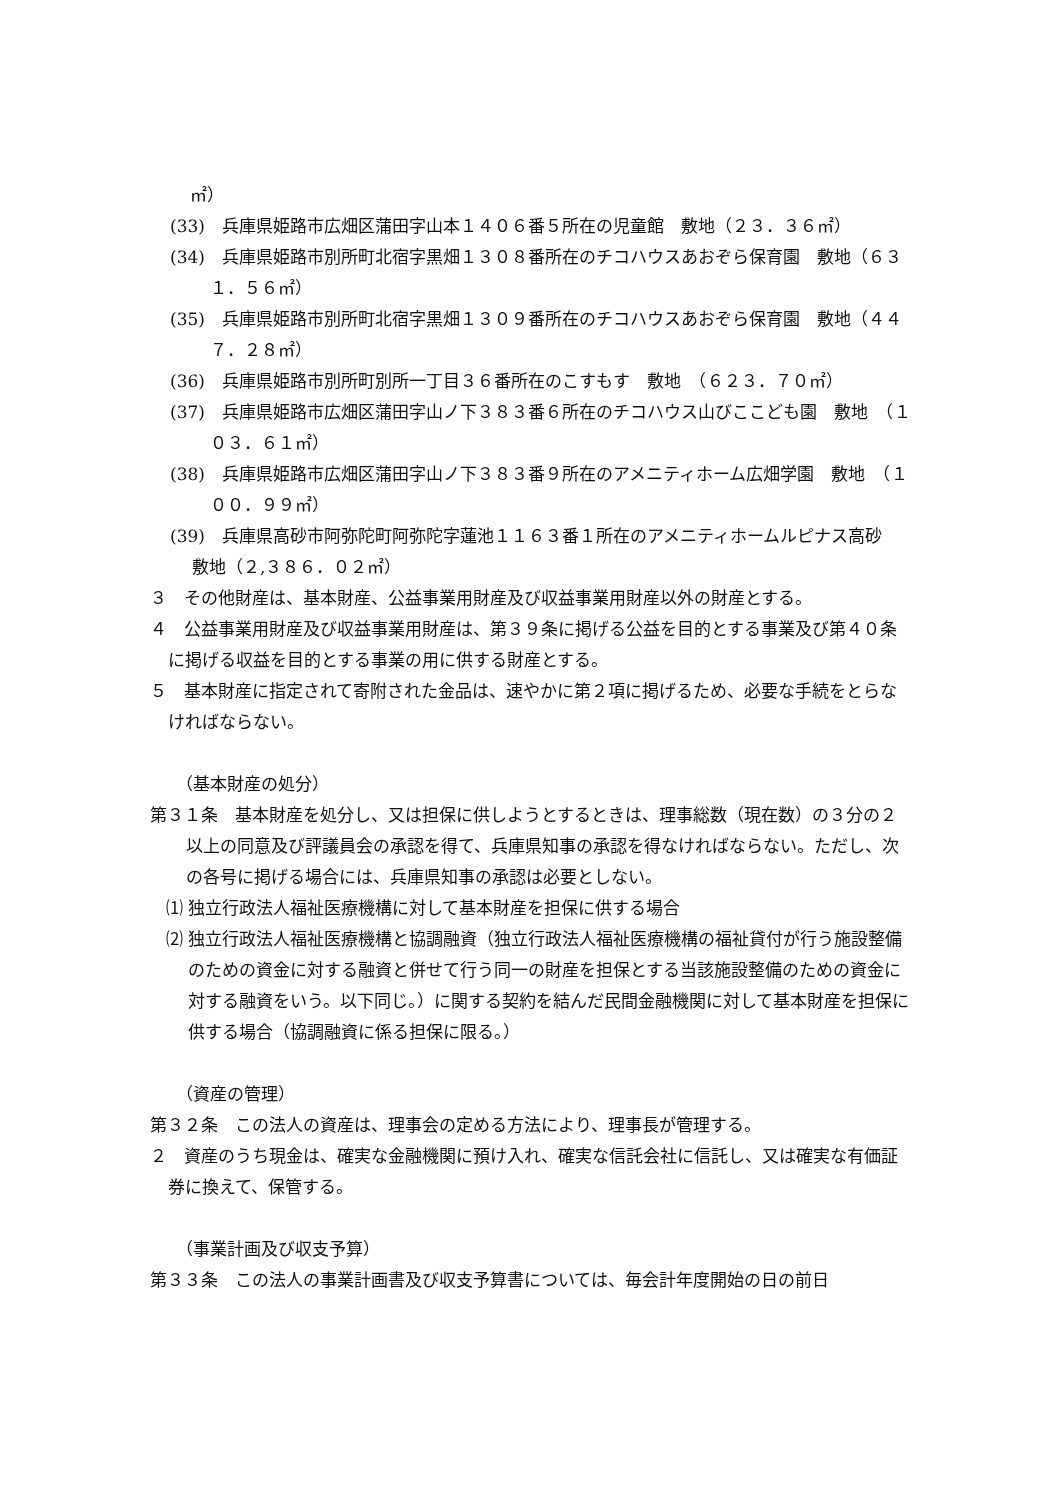㎡）
(33)　兵庫県姫路市広畑区蒲田字山本１４０６番５所在の児童館　敷地（２３．３６㎡）
(34)　兵庫県姫路市別所町北宿字黒畑１３０８番所在のチコハウスあおぞら保育園　敷地（６３１．５６㎡）
(35)　兵庫県姫路市別所町北宿字黒畑１３０９番所在のチコハウスあおぞら保育園　敷地（４４７．２８㎡）
(36)　兵庫県姫路市別所町別所一丁目３６番所在のこすもす　敷地　（６２３．７０㎡）
(37)　兵庫県姫路市広畑区蒲田字山ノ下３８３番６所在のチコハウス山びここども園　敷地　（１０３．６１㎡）
(38)　兵庫県姫路市広畑区蒲田字山ノ下３８３番９所在のアメニティホーム広畑学園　敷地　（１００．９９㎡）
(39)　兵庫県高砂市阿弥陀町阿弥陀字蓮池１１６３番１所在のアメニティホームルピナス高砂　敷地（２,３８６．０２㎡）
３　その他財産は、基本財産、公益事業用財産及び収益事業用財産以外の財産とする。
４　公益事業用財産及び収益事業用財産は、第３９条に掲げる公益を目的とする事業及び第４０条に掲げる収益を目的とする事業の用に供する財産とする。
５　基本財産に指定されて寄附された金品は、速やかに第２項に掲げるため、必要な手続をとらなければならない。
（基本財産の処分）
第３１条　基本財産を処分し、又は担保に供しようとするときは、理事総数（現在数）の３分の２以上の同意及び評議員会の承認を得て、兵庫県知事の承認を得なければならない。ただし、次の各号に掲げる場合には、兵庫県知事の承認は必要としない。
⑴ 独立行政法人福祉医療機構に対して基本財産を担保に供する場合
⑵ 独立行政法人福祉医療機構と協調融資（独立行政法人福祉医療機構の福祉貸付が行う施設整備のための資金に対する融資と併せて行う同一の財産を担保とする当該施設整備のための資金に対する融資をいう。以下同じ。）に関する契約を結んだ民間金融機関に対して基本財産を担保に供する場合（協調融資に係る担保に限る。）
（資産の管理）
第３２条　この法人の資産は、理事会の定める方法により、理事長が管理する。
２　資産のうち現金は、確実な金融機関に預け入れ、確実な信託会社に信託し、又は確実な有価証券に換えて、保管する。
（事業計画及び収支予算）
第３３条　この法人の事業計画書及び収支予算書については、毎会計年度開始の日の前日